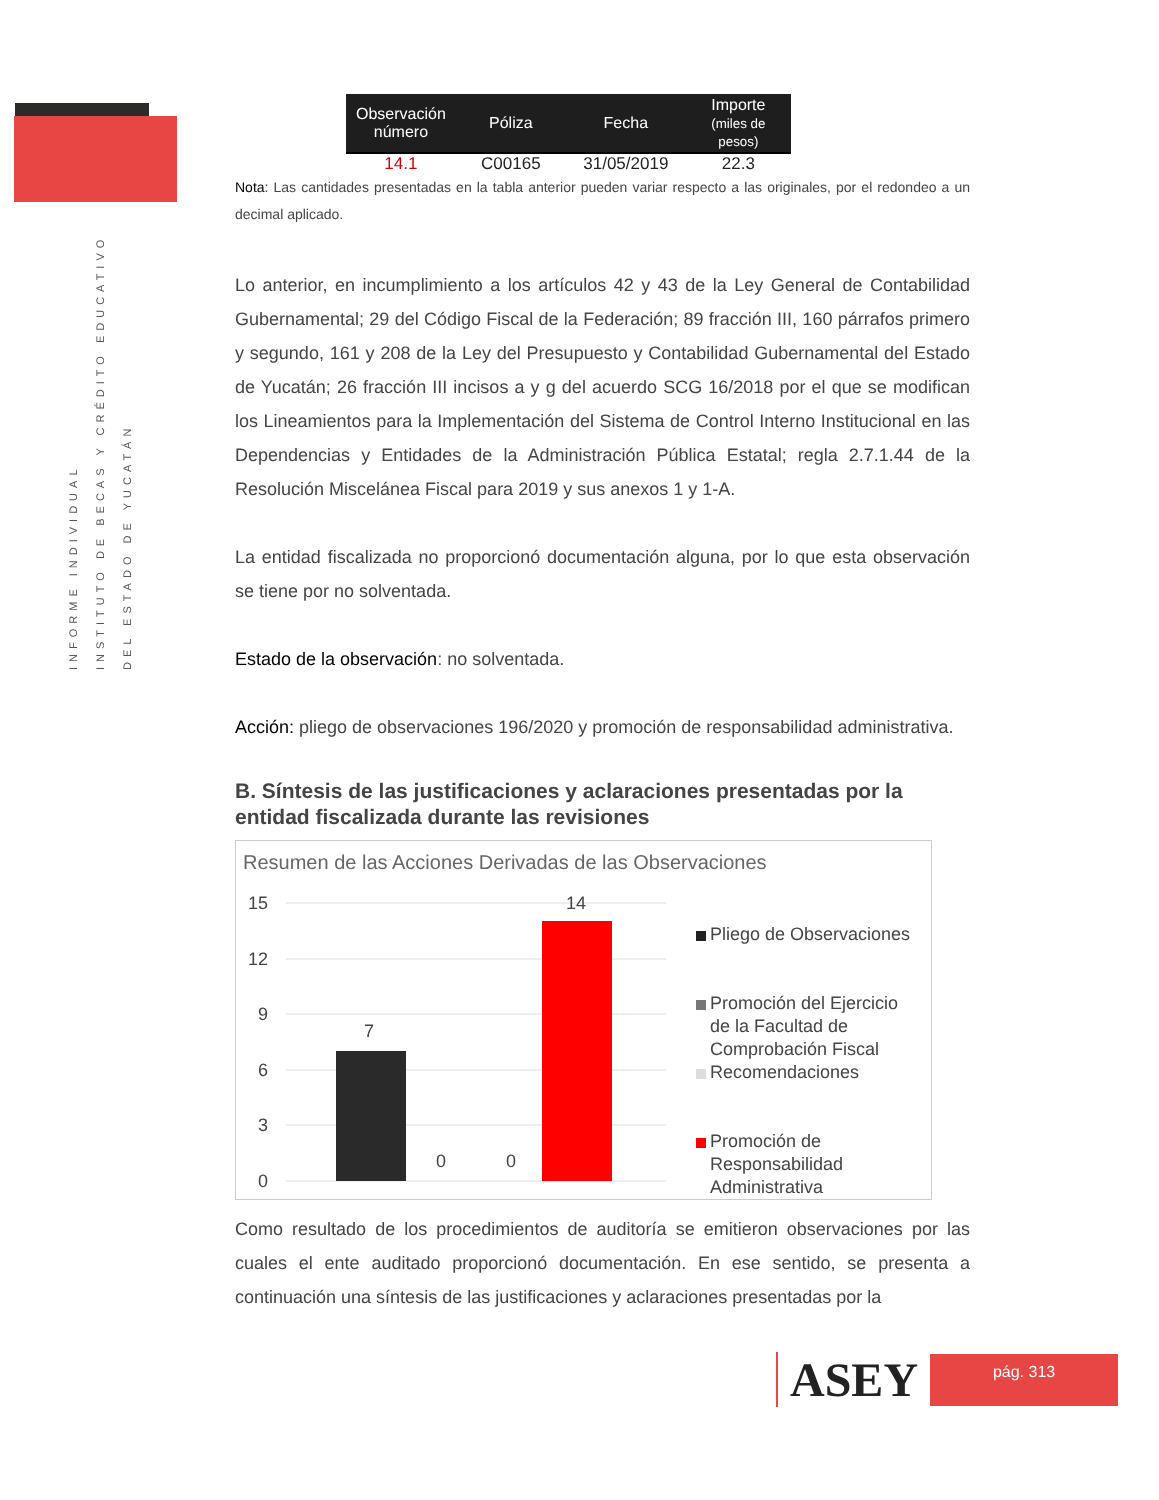INFORME INDIVIDUAL
INSTITUTO DE BECAS Y CRÉDITO EDUCATIVO
DEL ESTADO DE YUCATÁN
| Observación número | Póliza | Fecha | Importe (miles de pesos) |
| --- | --- | --- | --- |
| 14.1 | C00165 | 31/05/2019 | 22.3 |
Nota: Las cantidades presentadas en la tabla anterior pueden variar respecto a las originales, por el redondeo a un decimal aplicado.
Lo anterior, en incumplimiento a los artículos 42 y 43 de la Ley General de Contabilidad Gubernamental; 29 del Código Fiscal de la Federación; 89 fracción III, 160 párrafos primero y segundo, 161 y 208 de la Ley del Presupuesto y Contabilidad Gubernamental del Estado de Yucatán; 26 fracción III incisos a y g del acuerdo SCG 16/2018 por el que se modifican los Lineamientos para la Implementación del Sistema de Control Interno Institucional en las Dependencias y Entidades de la Administración Pública Estatal; regla 2.7.1.44 de la Resolución Miscelánea Fiscal para 2019 y sus anexos 1 y 1-A.
La entidad fiscalizada no proporcionó documentación alguna, por lo que esta observación se tiene por no solventada.
Estado de la observación: no solventada.
Acción: pliego de observaciones 196/2020 y promoción de responsabilidad administrativa.
B. Síntesis de las justificaciones y aclaraciones presentadas por la entidad fiscalizada durante las revisiones
Resumen de las Acciones Derivadas de las Observaciones
15
12
9
6
3
0
7
0
0
14
Pliego de Observaciones
Promoción del Ejercicio
de la Facultad de
Comprobación Fiscal
Recomendaciones
Promoción de
Responsabilidad
Administrativa
Como resultado de los procedimientos de auditoría se emitieron observaciones por las cuales el ente auditado proporcionó documentación. En ese sentido, se presenta a continuación una síntesis de las justificaciones y aclaraciones presentadas por la
ASEY
pág. 313